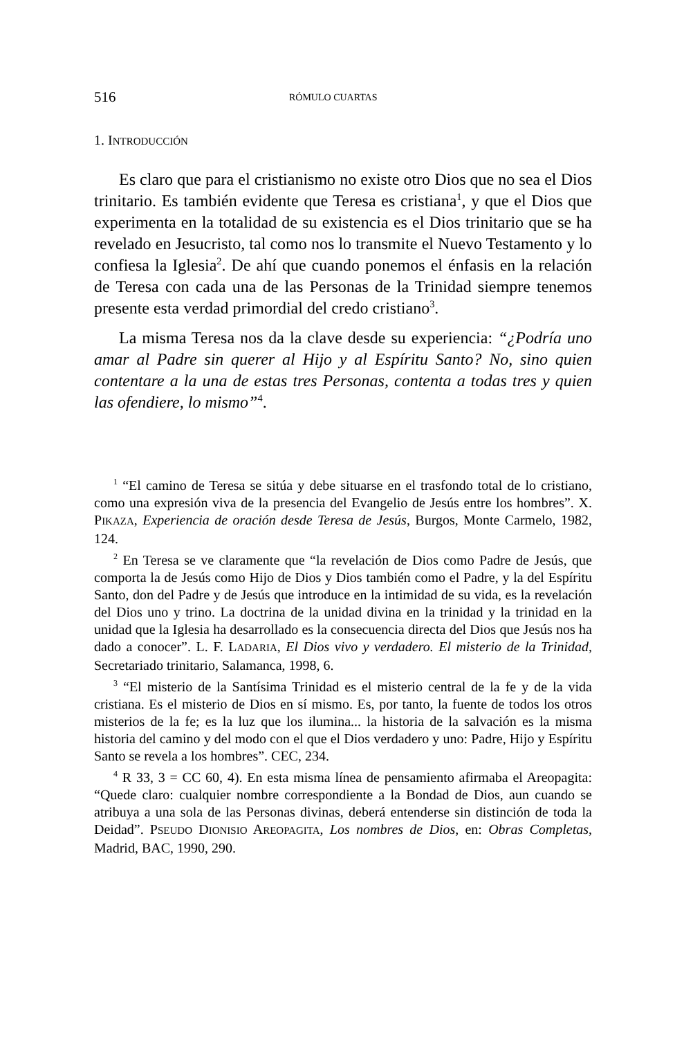516 RÓMULO CUARTAS
1. INTRODUCCIÓN
Es claro que para el cristianismo no existe otro Dios que no sea el Dios trinitario. Es también evidente que Teresa es cristiana<sup>1</sup>, y que el Dios que experimenta en la totalidad de su existencia es el Dios trinitario que se ha revelado en Jesucristo, tal como nos lo transmite el Nuevo Testamento y lo confiesa la Iglesia<sup>2</sup>. De ahí que cuando ponemos el énfasis en la relación de Teresa con cada una de las Personas de la Trinidad siempre tenemos presente esta verdad primordial del credo cristiano<sup>3</sup>.
La misma Teresa nos da la clave desde su experiencia: “¿Podría uno amar al Padre sin querer al Hijo y al Espíritu Santo? No, sino quien contentare a la una de estas tres Personas, contenta a todas tres y quien las ofendiere, lo mismo”<sup>4</sup>.
<sup>1</sup> “El camino de Teresa se sitúa y debe situarse en el trasfondo total de lo cristiano, como una expresión viva de la presencia del Evangelio de Jesús entre los hombres”. X. PIKAZA, Experiencia de oración desde Teresa de Jesús, Burgos, Monte Carmelo, 1982, 124.
<sup>2</sup> En Teresa se ve claramente que “la revelación de Dios como Padre de Jesús, que comporta la de Jesús como Hijo de Dios y Dios también como el Padre, y la del Espíritu Santo, don del Padre y de Jesús que introduce en la intimidad de su vida, es la revelación del Dios uno y trino. La doctrina de la unidad divina en la trinidad y la trinidad en la unidad que la Iglesia ha desarrollado es la consecuencia directa del Dios que Jesús nos ha dado a conocer”. L. F. LADARIA, El Dios vivo y verdadero. El misterio de la Trinidad, Secretariado trinitario, Salamanca, 1998, 6.
<sup>3</sup> “El misterio de la Santísima Trinidad es el misterio central de la fe y de la vida cristiana. Es el misterio de Dios en sí mismo. Es, por tanto, la fuente de todos los otros misterios de la fe; es la luz que los ilumina... la historia de la salvación es la misma historia del camino y del modo con el que el Dios verdadero y uno: Padre, Hijo y Espíritu Santo se revela a los hombres”. CEC, 234.
<sup>4</sup> R 33, 3 = CC 60, 4). En esta misma línea de pensamiento afirmaba el Areopagita: “Quede claro: cualquier nombre correspondiente a la Bondad de Dios, aun cuando se atribuya a una sola de las Personas divinas, deberá entenderse sin distinción de toda la Deidad”. PSEUDO DIONISIO AREOPAGITA, Los nombres de Dios, en: Obras Completas, Madrid, BAC, 1990, 290.